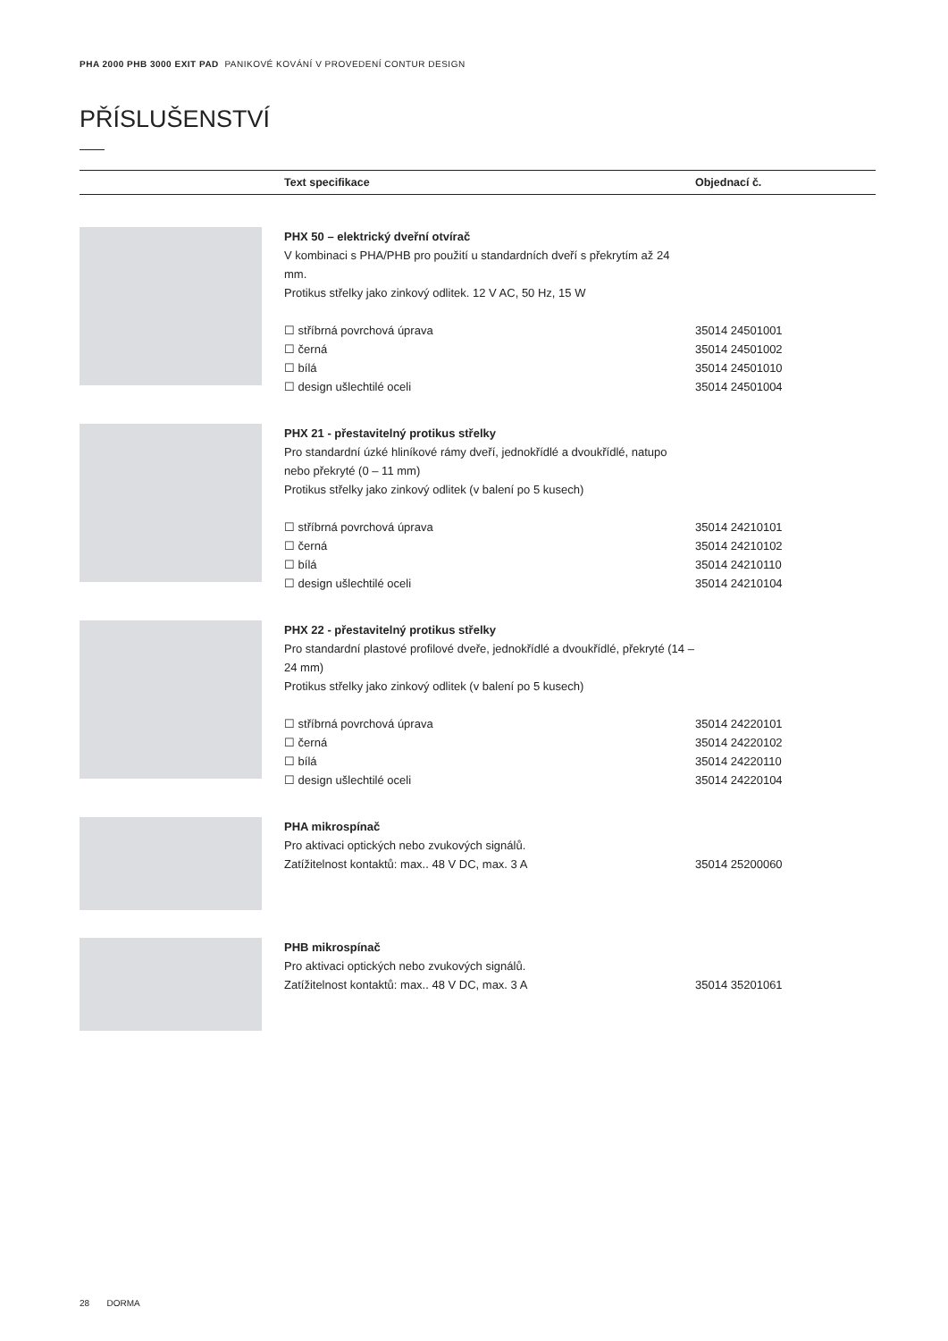PHA 2000 PHB 3000 EXIT PAD PANIKOVÉ KOVÁNÍ V PROVEDENÍ CONTUR DESIGN
PŘÍSLUŠENSTVÍ
| | Text specifikace | Objednací č. |
| --- | --- | --- |
| | PHX 50 – elektrický dveřní otvírač V kombinaci s PHA/PHB pro použití u standardních dveří s překrytím až 24 mm. Protikus střelky jako zinkový odlitek. 12 V AC, 50 Hz, 15 W ☐ stříbrná povrchová úprava ☐ černá ☐ bílá ☐ design ušlechtilé oceli | 35014 24501001 35014 24501002 35014 24501010 35014 24501004 |
| | PHX 21 - přestavitelný protikus střelky Pro standardní úzké hliníkové rámy dveří, jednokřídlé a dvoukřídlé, natupo nebo překryté (0 – 11 mm) Protikus střelky jako zinkový odlitek (v balení po 5 kusech) ☐ stříbrná povrchová úprava ☐ černá ☐ bílá ☐ design ušlechtilé oceli | 35014 24210101 35014 24210102 35014 24210110 35014 24210104 |
| | PHX 22 - přestavitelný protikus střelky Pro standardní plastové profilové dveře, jednokřídlé a dvoukřídlé, překryté (14 – 24 mm) Protikus střelky jako zinkový odlitek (v balení po 5 kusech) ☐ stříbrná povrchová úprava ☐ černá ☐ bílá ☐ design ušlechtilé oceli | 35014 24220101 35014 24220102 35014 24220110 35014 24220104 |
| | PHA mikrospínač Pro aktivaci optických nebo zvukových signálů. Zatížitelnost kontaktů: max.. 48 V DC, max. 3 A | 35014 25200060 |
| | PHB mikrospínač Pro aktivaci optických nebo zvukových signálů. Zatížitelnost kontaktů: max.. 48 V DC, max. 3 A | 35014 35201061 |
28 DORMA